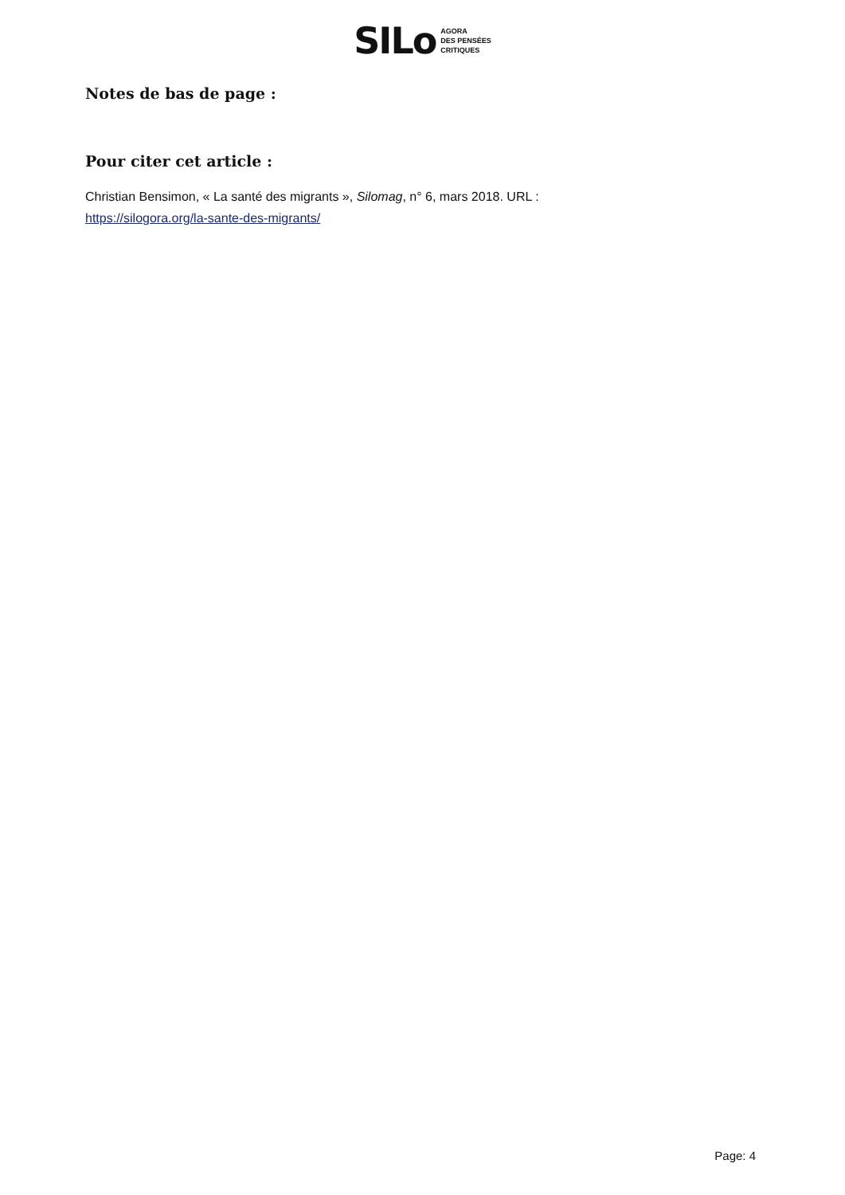SILo AGORA
DES PENSÉES
CRITIQUES
Notes de bas de page :
Pour citer cet article :
Christian Bensimon, « La santé des migrants », Silomag, n° 6, mars 2018. URL :
https://silogora.org/la-sante-des-migrants/
Page: 4